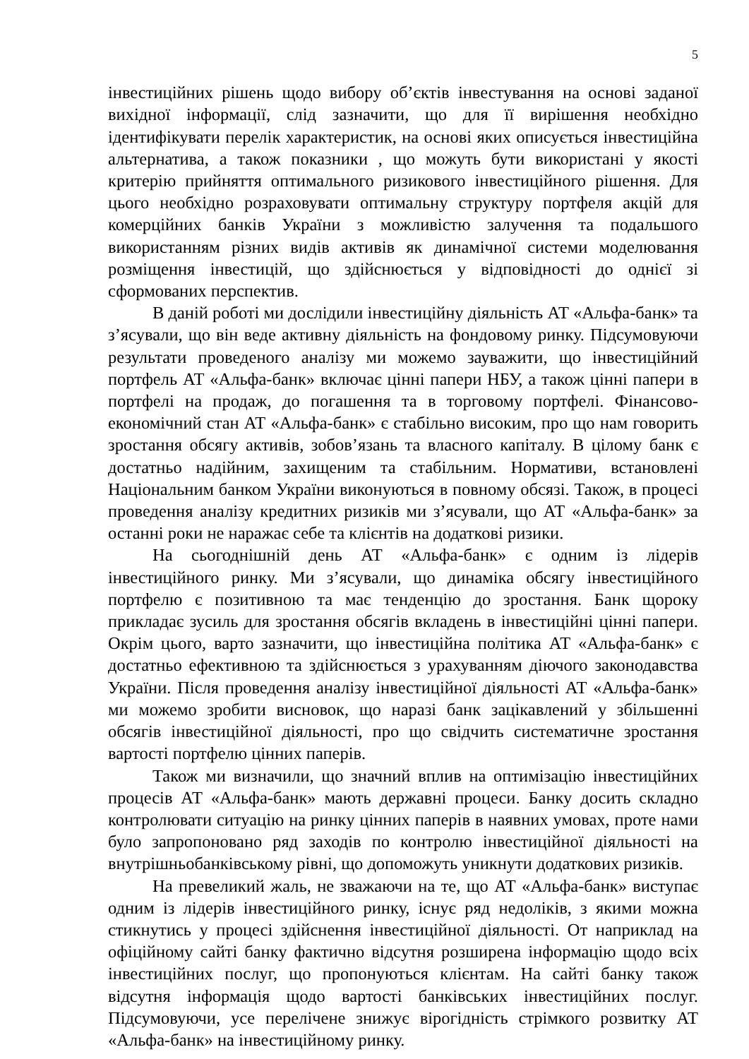5
інвестиційних рішень щодо вибору об’єктів інвестування на основі заданої вихідної інформації, слід зазначити, що для її вирішення необхідно ідентифікувати перелік характеристик, на основі яких описується інвестиційна альтернатива, а також показники , що можуть бути використані у якості критерію прийняття оптимального ризикового інвестиційного рішення. Для цього необхідно розраховувати оптимальну структуру портфеля акцій для комерційних банків України з можливістю залучення та подальшого використанням різних видів активів як динамічної системи моделювання розміщення інвестицій, що здійснюється у відповідності до однієї зі сформованих перспектив.
В даній роботі ми дослідили інвестиційну діяльність АТ «Альфа-банк» та з’ясували, що він веде активну діяльність на фондовому ринку. Підсумовуючи результати проведеного аналізу ми можемо зауважити, що інвестиційний портфель АТ «Альфа-банк» включає цінні папери НБУ, а також цінні папери в портфелі на продаж, до погашення та в торговому портфелі. Фінансово-економічний стан АТ «Альфа-банк» є стабільно високим, про що нам говорить зростання обсягу активів, зобов’язань та власного капіталу. В цілому банк є достатньо надійним, захищеним та стабільним. Нормативи, встановлені Національним банком України виконуються в повному обсязі. Також, в процесі проведення аналізу кредитних ризиків ми з’ясували, що АТ «Альфа-банк» за останні роки не наражає себе та клієнтів на додаткові ризики.
На сьогоднішній день АТ «Альфа-банк» є одним із лідерів інвестиційного ринку. Ми з’ясували, що динаміка обсягу інвестиційного портфелю є позитивною та має тенденцію до зростання. Банк щороку прикладає зусиль для зростання обсягів вкладень в інвестиційні цінні папери. Окрім цього, варто зазначити, що інвестиційна політика АТ «Альфа-банк» є достатньо ефективною та здійснюється з урахуванням діючого законодавства України. Після проведення аналізу інвестиційної діяльності АТ «Альфа-банк» ми можемо зробити висновок, що наразі банк зацікавлений у збільшенні обсягів інвестиційної діяльності, про що свідчить систематичне зростання вартості портфелю цінних паперів.
Також ми визначили, що значний вплив на оптимізацію інвестиційних процесів АТ «Альфа-банк» мають державні процеси. Банку досить складно контролювати ситуацію на ринку цінних паперів в наявних умовах, проте нами було запропоновано ряд заходів по контролю інвестиційної діяльності на внутрішньобанківському рівні, що допоможуть уникнути додаткових ризиків.
На превеликий жаль, не зважаючи на те, що АТ «Альфа-банк» виступає одним із лідерів інвестиційного ринку, існує ряд недоліків, з якими можна стикнутись у процесі здійснення інвестиційної діяльності. От наприклад на офіційному сайті банку фактично відсутня розширена інформацію щодо всіх інвестиційних послуг, що пропонуються клієнтам. На сайті банку також відсутня інформація щодо вартості банківських інвестиційних послуг. Підсумовуючи, усе перелічене знижує вірогідність стрімкого розвитку АТ «Альфа-банк» на інвестиційному ринку.